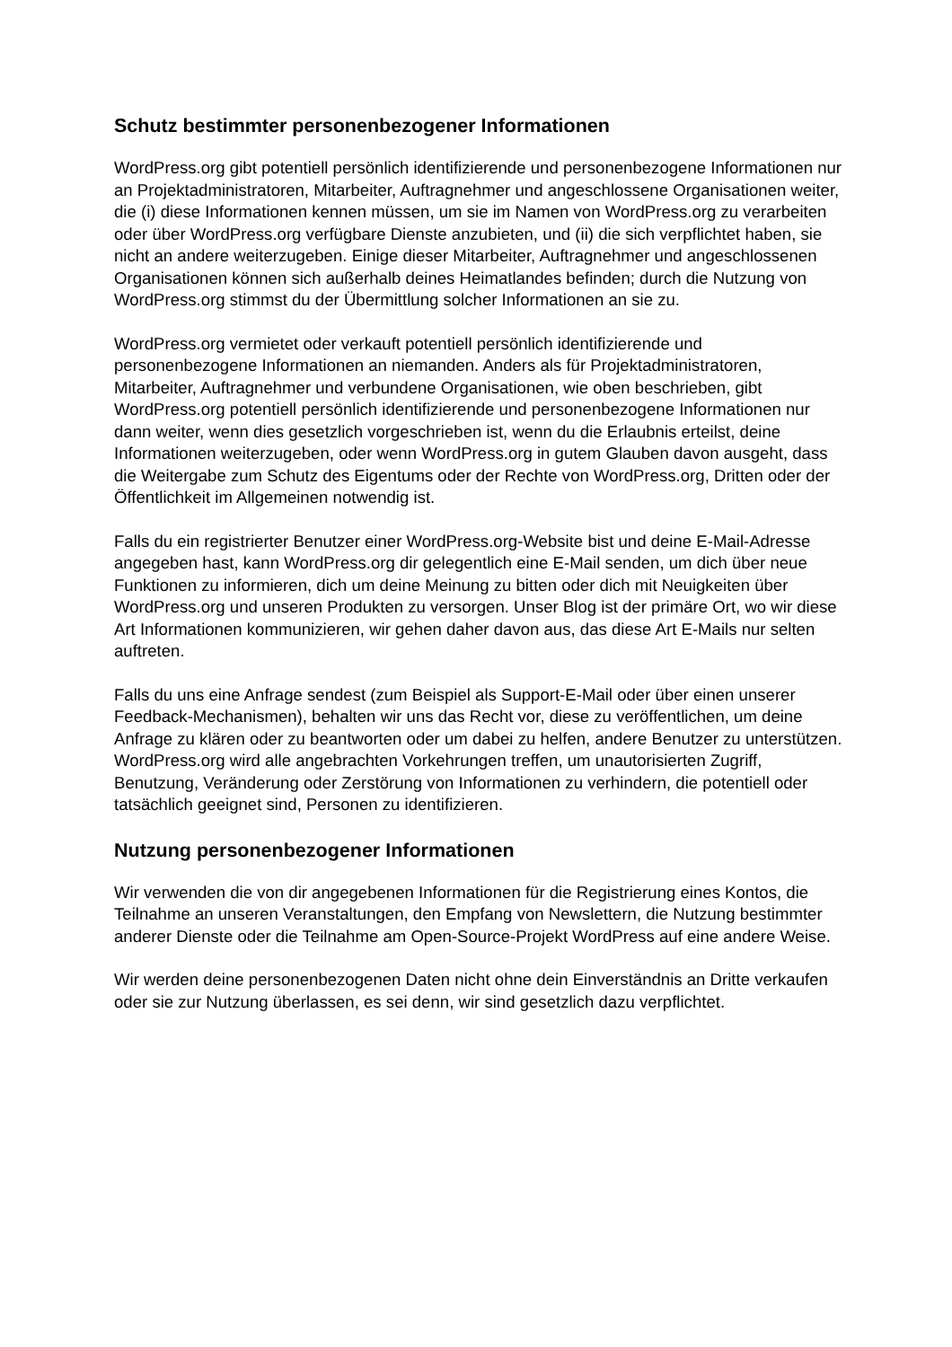Schutz bestimmter personenbezogener Informationen
WordPress.org gibt potentiell persönlich identifizierende und personenbezogene Informationen nur an Projektadministratoren, Mitarbeiter, Auftragnehmer und angeschlossene Organisationen weiter, die (i) diese Informationen kennen müssen, um sie im Namen von WordPress.org zu verarbeiten oder über WordPress.org verfügbare Dienste anzubieten, und (ii) die sich verpflichtet haben, sie nicht an andere weiterzugeben. Einige dieser Mitarbeiter, Auftragnehmer und angeschlossenen Organisationen können sich außerhalb deines Heimatlandes befinden; durch die Nutzung von WordPress.org stimmst du der Übermittlung solcher Informationen an sie zu.
WordPress.org vermietet oder verkauft potentiell persönlich identifizierende und personenbezogene Informationen an niemanden. Anders als für Projektadministratoren, Mitarbeiter, Auftragnehmer und verbundene Organisationen, wie oben beschrieben, gibt WordPress.org potentiell persönlich identifizierende und personenbezogene Informationen nur dann weiter, wenn dies gesetzlich vorgeschrieben ist, wenn du die Erlaubnis erteilst, deine Informationen weiterzugeben, oder wenn WordPress.org in gutem Glauben davon ausgeht, dass die Weitergabe zum Schutz des Eigentums oder der Rechte von WordPress.org, Dritten oder der Öffentlichkeit im Allgemeinen notwendig ist.
Falls du ein registrierter Benutzer einer WordPress.org-Website bist und deine E-Mail-Adresse angegeben hast, kann WordPress.org dir gelegentlich eine E-Mail senden, um dich über neue Funktionen zu informieren, dich um deine Meinung zu bitten oder dich mit Neuigkeiten über WordPress.org und unseren Produkten zu versorgen. Unser Blog ist der primäre Ort, wo wir diese Art Informationen kommunizieren, wir gehen daher davon aus, das diese Art E-Mails nur selten auftreten.
Falls du uns eine Anfrage sendest (zum Beispiel als Support-E-Mail oder über einen unserer Feedback-Mechanismen), behalten wir uns das Recht vor, diese zu veröffentlichen, um deine Anfrage zu klären oder zu beantworten oder um dabei zu helfen, andere Benutzer zu unterstützen. WordPress.org wird alle angebrachten Vorkehrungen treffen, um unautorisierten Zugriff, Benutzung, Veränderung oder Zerstörung von Informationen zu verhindern, die potentiell oder tatsächlich geeignet sind, Personen zu identifizieren.
Nutzung personenbezogener Informationen
Wir verwenden die von dir angegebenen Informationen für die Registrierung eines Kontos, die Teilnahme an unseren Veranstaltungen, den Empfang von Newslettern, die Nutzung bestimmter anderer Dienste oder die Teilnahme am Open-Source-Projekt WordPress auf eine andere Weise.
Wir werden deine personenbezogenen Daten nicht ohne dein Einverständnis an Dritte verkaufen oder sie zur Nutzung überlassen, es sei denn, wir sind gesetzlich dazu verpflichtet.